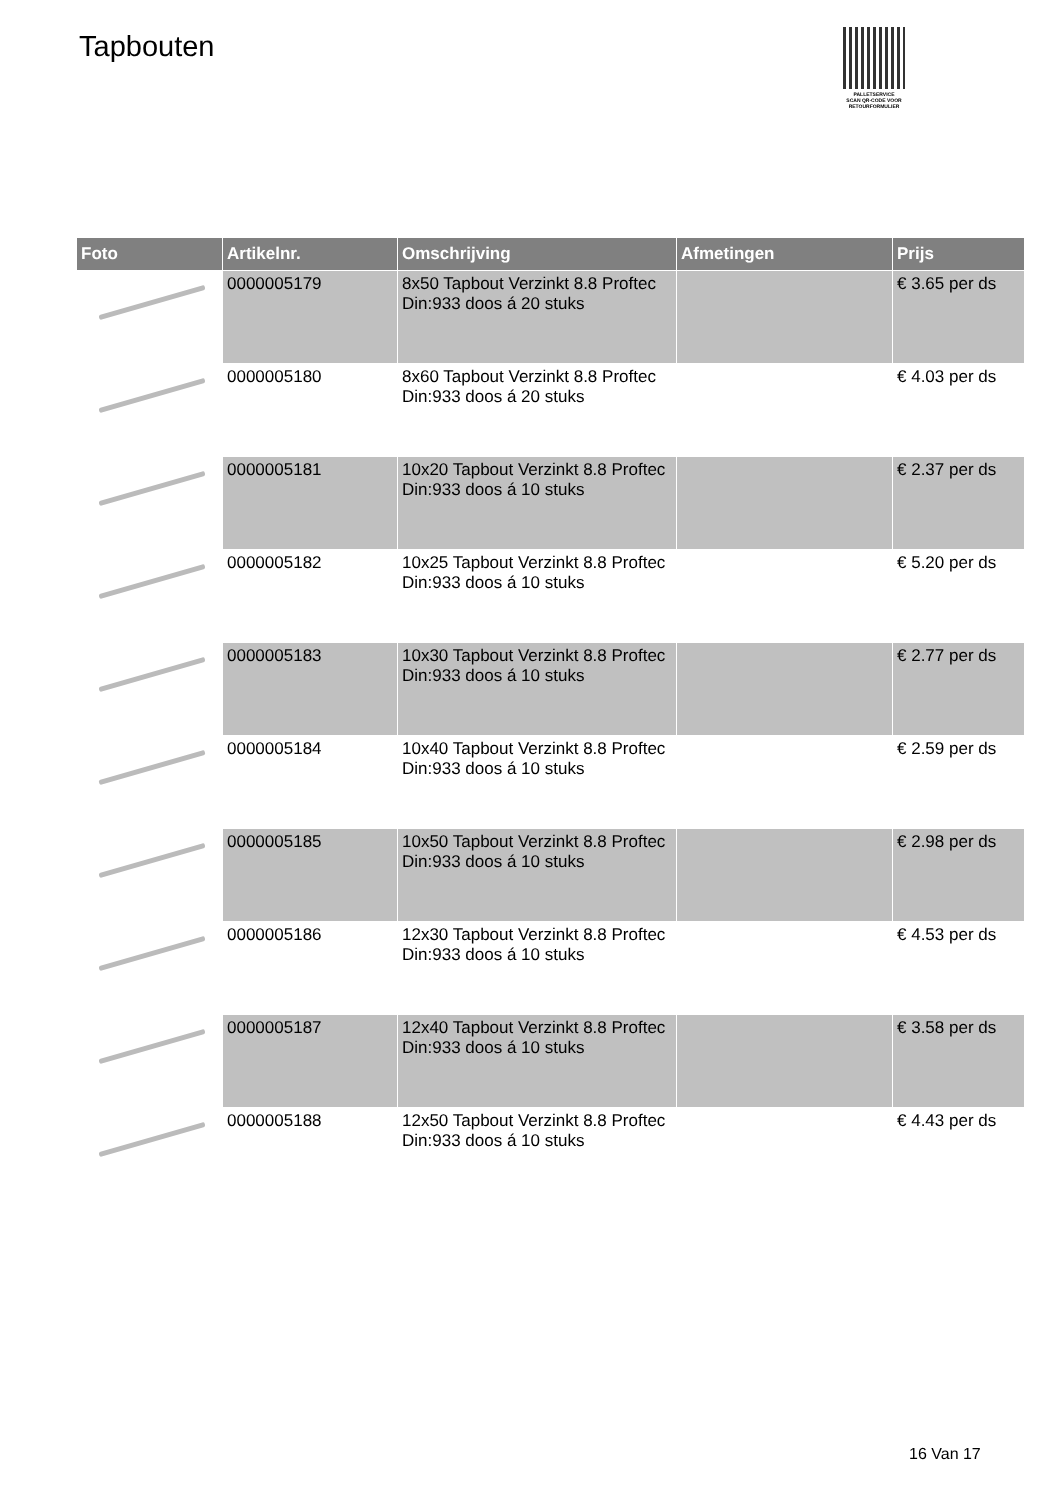Tapbouten
PALLETSERVICE
SCAN QR-CODE VOOR
RETOURFORMULIER
| Foto | Artikelnr. | Omschrijving | Afmetingen | Prijs |
| --- | --- | --- | --- | --- |
| | 0000005179 | 8x50 Tapbout Verzinkt 8.8 Proftec Din:933 doos á 20 stuks | | € 3.65 per ds |
| | 0000005180 | 8x60 Tapbout Verzinkt 8.8 Proftec Din:933 doos á 20 stuks | | € 4.03 per ds |
| | 0000005181 | 10x20 Tapbout Verzinkt 8.8 Proftec Din:933 doos á 10 stuks | | € 2.37 per ds |
| | 0000005182 | 10x25 Tapbout Verzinkt 8.8 Proftec Din:933 doos á 10 stuks | | € 5.20 per ds |
| | 0000005183 | 10x30 Tapbout Verzinkt 8.8 Proftec Din:933 doos á 10 stuks | | € 2.77 per ds |
| | 0000005184 | 10x40 Tapbout Verzinkt 8.8 Proftec Din:933 doos á 10 stuks | | € 2.59 per ds |
| | 0000005185 | 10x50 Tapbout Verzinkt 8.8 Proftec Din:933 doos á 10 stuks | | € 2.98 per ds |
| | 0000005186 | 12x30 Tapbout Verzinkt 8.8 Proftec Din:933 doos á 10 stuks | | € 4.53 per ds |
| | 0000005187 | 12x40 Tapbout Verzinkt 8.8 Proftec Din:933 doos á 10 stuks | | € 3.58 per ds |
| | 0000005188 | 12x50 Tapbout Verzinkt 8.8 Proftec Din:933 doos á 10 stuks | | € 4.43 per ds |
16 Van 17